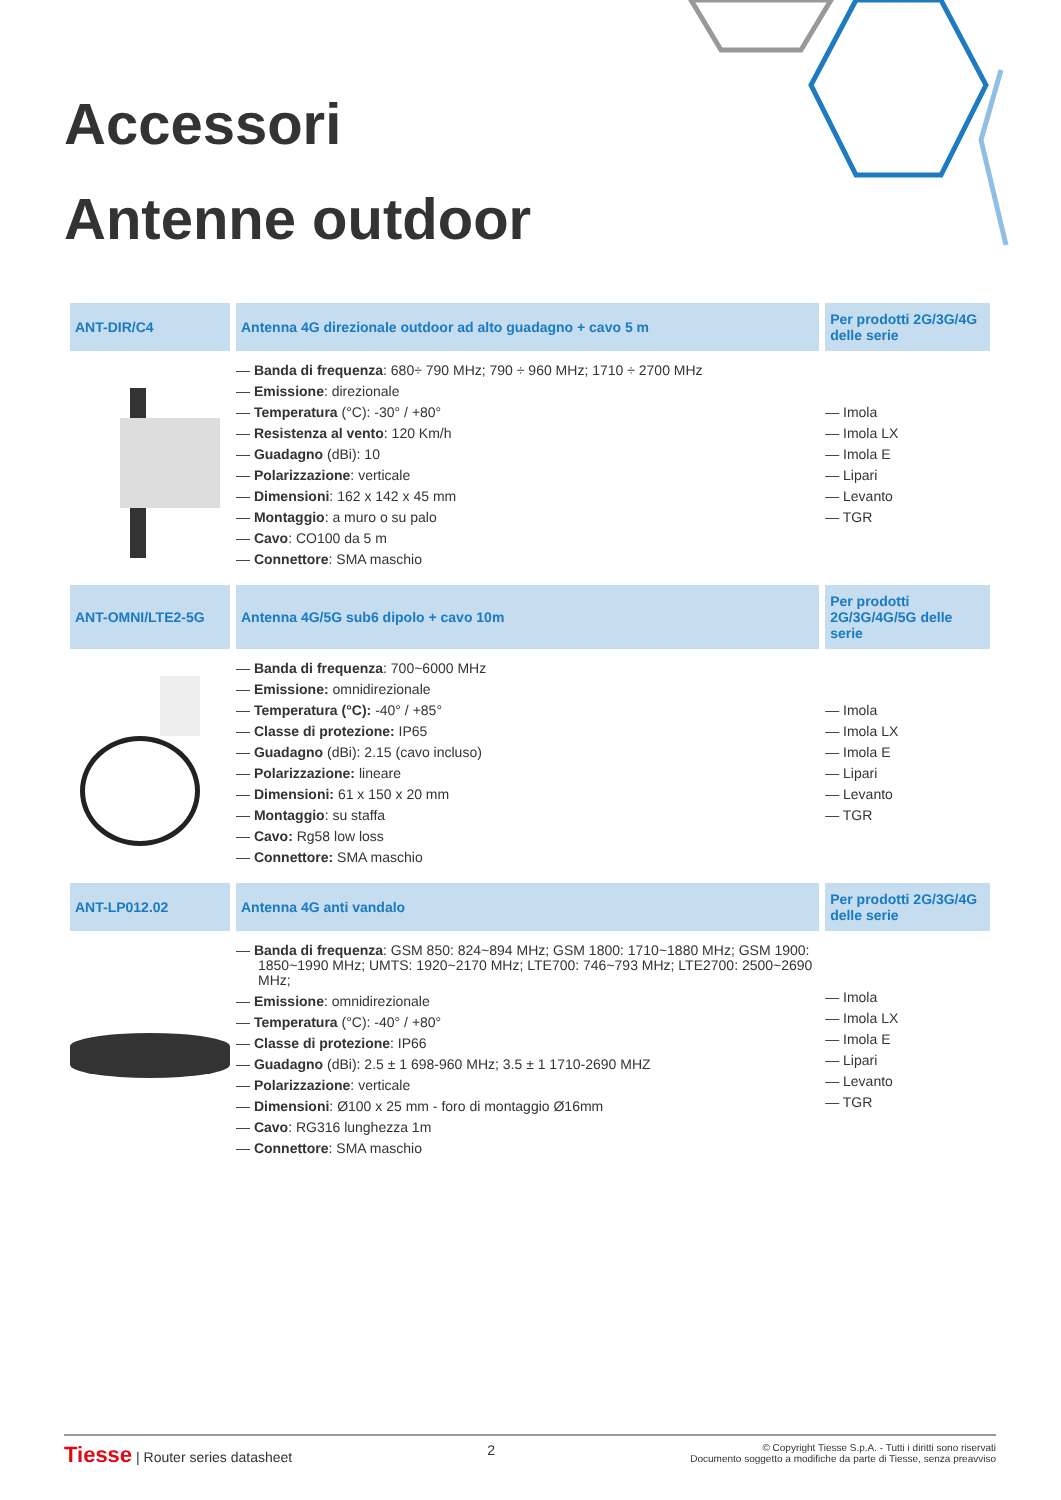Accessori
Antenne outdoor
| ANT-DIR/C4 | Antenna 4G direzionale outdoor ad alto guadagno + cavo 5 m | Per prodotti 2G/3G/4G delle serie |
| --- | --- | --- |
| | — Banda di frequenza : 680÷ 790 MHz; 790 ÷ 960 MHz; 1710 ÷ 2700 MHz — Emissione : direzionale — Temperatura (°C): -30° / +80° — Resistenza al vento : 120 Km/h — Guadagno (dBi): 10 — Polarizzazione : verticale — Dimensioni : 162 x 142 x 45 mm — Montaggio : a muro o su palo — Cavo : CO100 da 5 m — Connettore : SMA maschio | — Imola — Imola LX — Imola E — Lipari — Levanto — TGR |
| ANT-OMNI/LTE2-5G | Antenna 4G/5G sub6 dipolo + cavo 10m | Per prodotti 2G/3G/4G/5G delle serie |
| | — Banda di frequenza : 700~6000 MHz — Emissione: omnidirezionale — Temperatura (°C): -40° / +85° — Classe di protezione: IP65 — Guadagno (dBi): 2.15 (cavo incluso) — Polarizzazione: lineare — Dimensioni: 61 x 150 x 20 mm — Montaggio : su staffa — Cavo: Rg58 low loss — Connettore: SMA maschio | — Imola — Imola LX — Imola E — Lipari — Levanto — TGR |
| ANT-LP012.02 | Antenna 4G anti vandalo | Per prodotti 2G/3G/4G delle serie |
| | — Banda di frequenza : GSM 850: 824~894 MHz; GSM 1800: 1710~1880 MHz; GSM 1900: 1850~1990 MHz; UMTS: 1920~2170 MHz; LTE700: 746~793 MHz; LTE2700: 2500~2690 MHz; — Emissione : omnidirezionale — Temperatura (°C): -40° / +80° — Classe di protezione : IP66 — Guadagno (dBi): 2.5 ± 1 698-960 MHz; 3.5 ± 1 1710-2690 MHZ — Polarizzazione : verticale — Dimensioni : Ø100 x 25 mm - foro di montaggio Ø16mm — Cavo : RG316 lunghezza 1m — Connettore : SMA maschio | — Imola — Imola LX — Imola E — Lipari — Levanto — TGR |
Tiesse | Router series datasheet
2
© Copyright Tiesse S.p.A. - Tutti i diritti sono riservati
Documento soggetto a modifiche da parte di Tiesse, senza preavviso